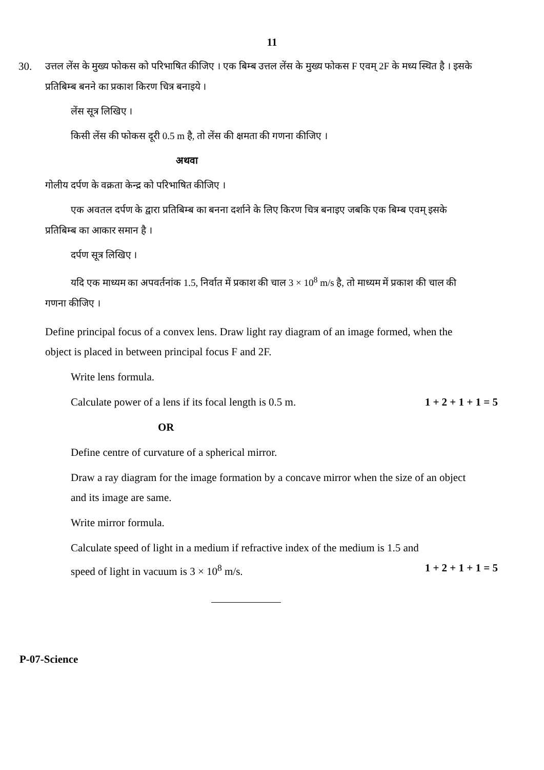11
30. उत्तल लेंस के मुख्य फोकस को परिभाषित कीजिए । एक बिम्ब उत्तल लेंस के मुख्य फोकस F एवम् 2F के मध्य स्थित है । इसके प्रतिबिम्ब बनने का प्रकाश किरण चित्र बनाइये ।
लेंस सूत्र लिखिए ।
किसी लेंस की फोकस दूरी 0.5 m है, तो लेंस की क्षमता की गणना कीजिए ।
अथवा
गोलीय दर्पण के वक्रता केन्द्र को परिभाषित कीजिए ।
एक अवतल दर्पण के द्वारा प्रतिबिम्ब का बनना दर्शाने के लिए किरण चित्र बनाइए जबकि एक बिम्ब एवम् इसके प्रतिबिम्ब का आकार समान है ।
दर्पण सूत्र लिखिए ।
यदि एक माध्यम का अपवर्तनांक 1.5, निर्वात में प्रकाश की चाल 3 × 10<sup>8</sup> m/s है, तो माध्यम में प्रकाश की चाल की गणना कीजिए ।
Define principal focus of a convex lens. Draw light ray diagram of an image formed, when the object is placed in between principal focus F and 2F.
Write lens formula.
Calculate power of a lens if its focal length is 0.5 m. 1 + 2 + 1 + 1 = 5
OR
Define centre of curvature of a spherical mirror.
Draw a ray diagram for the image formation by a concave mirror when the size of an object and its image are same.
Write mirror formula.
Calculate speed of light in a medium if refractive index of the medium is 1.5 and
speed of light in vacuum is 3 × 10<sup>8</sup> m/s. 1 + 2 + 1 + 1 = 5
P-07-Science